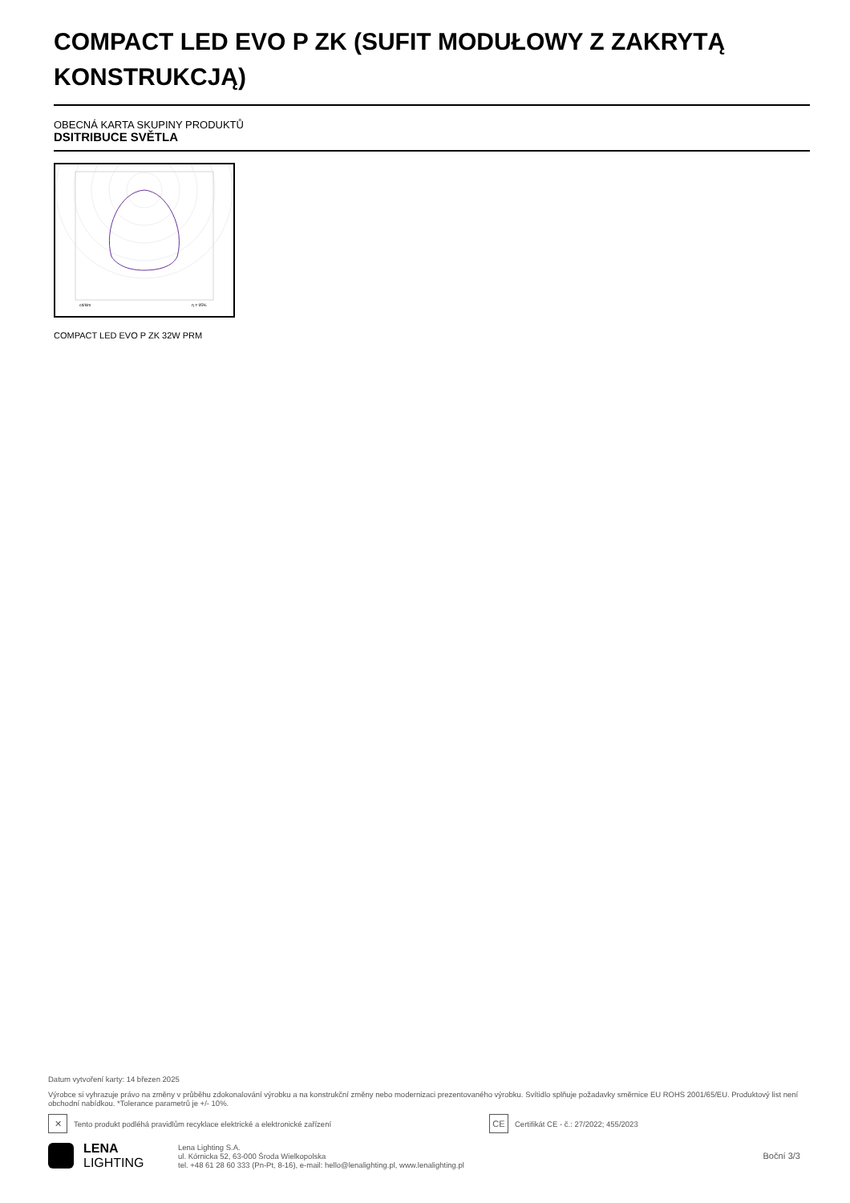COMPACT LED EVO P ZK (SUFIT MODUŁOWY Z ZAKRYTĄ KONSTRUKCJĄ)
OBECNÁ KARTA SKUPINY PRODUKTŮ
DSITRIBUCE SVĚTLA
cd/klm
η = 95%
COMPACT LED EVO P ZK 32W PRM
Datum vytvoření karty: 14 březen 2025
Výrobce si vyhrazuje právo na změny v průběhu zdokonalování výrobku a na konstrukční změny nebo modernizaci prezentovaného výrobku. Svítidlo splňuje požadavky směrnice EU ROHS 2001/65/EU. Produktový list není obchodní nabídkou. *Tolerance parametrů je +/- 10%.
✕ Tento produkt podléhá pravidlům recyklace elektrické a elektronické zařízení CE Certifikát CE - č.: 27/2022; 455/2023
LENA
LIGHTING
Lena Lighting S.A.
ul. Kórnicka 52, 63-000 Środa Wielkopolska
tel. +48 61 28 60 333 (Pn-Pt, 8-16), e-mail: hello@lenalighting.pl, www.lenalighting.pl
Boční 3/3